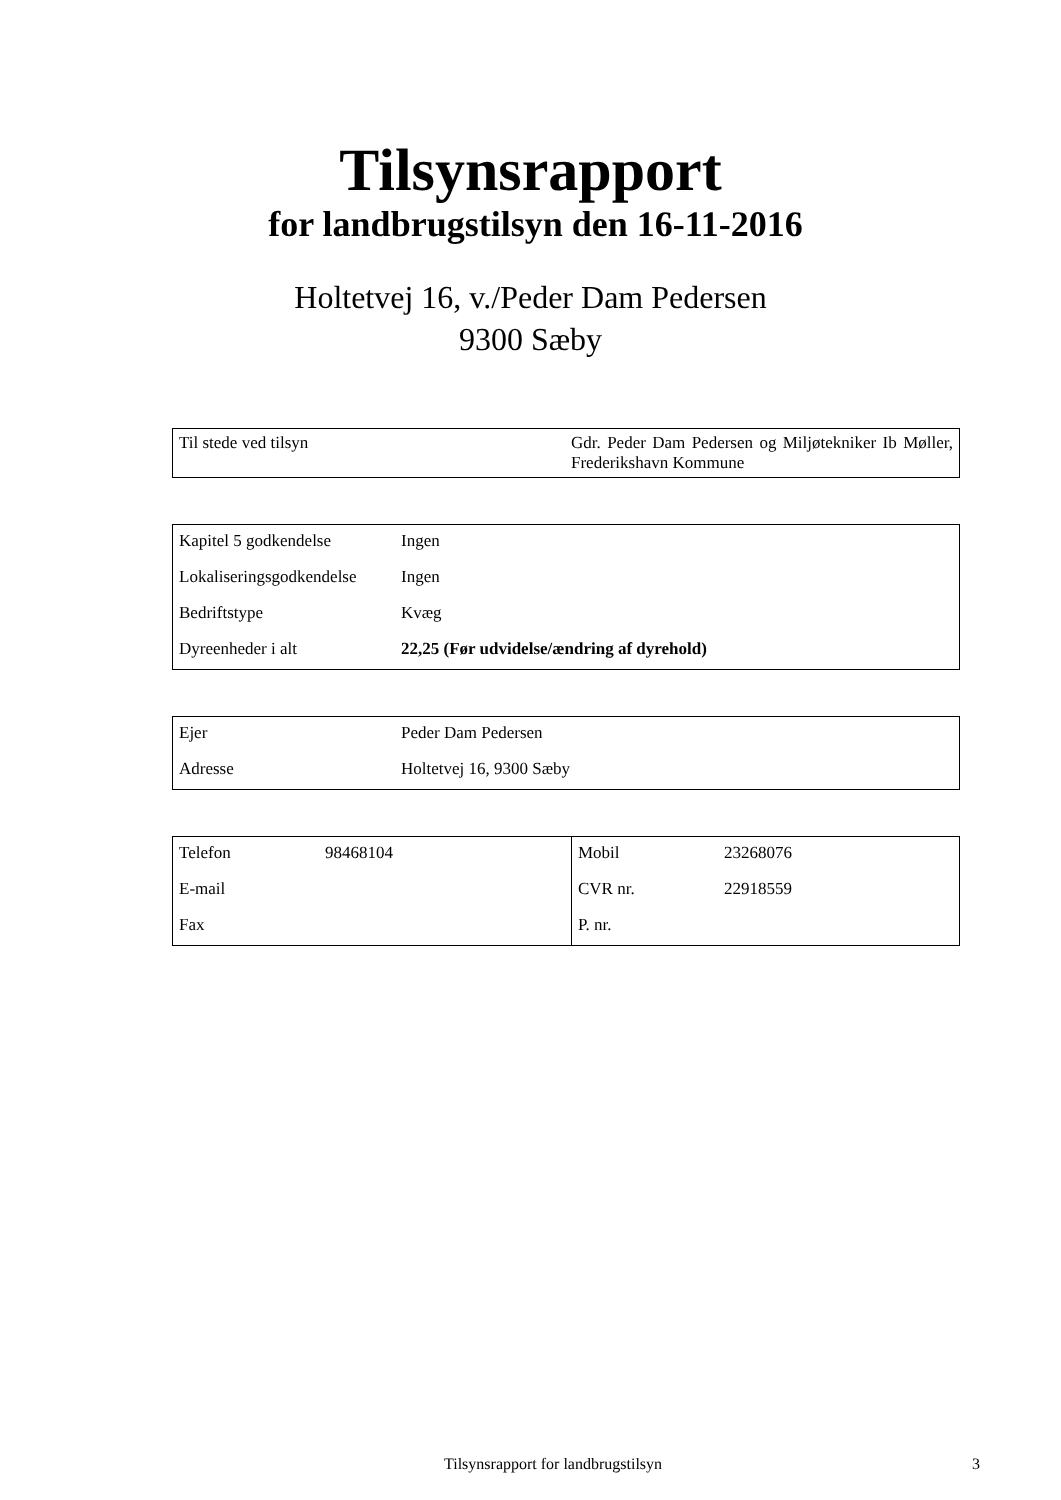Tilsynsrapport
for landbrugstilsyn den 16-11-2016
Holtetvej 16, v./Peder Dam Pedersen
9300 Sæby
| Til stede ved tilsyn | Gdr. Peder Dam Pedersen og Miljøtekniker Ib Møller, Frederikshavn Kommune |
| Kapitel 5 godkendelse | Ingen |
| Lokaliseringsgodkendelse | Ingen |
| Bedriftstype | Kvæg |
| Dyreenheder i alt | 22,25 (Før udvidelse/ændring af dyrehold) |
| Ejer | Peder Dam Pedersen |
| Adresse | Holtetvej 16, 9300 Sæby |
| Telefon | 98468104 | Mobil | 23268076 |
| E-mail | | CVR nr. | 22918559 |
| Fax | | P. nr. | |
Tilsynsrapport for landbrugstilsyn 3